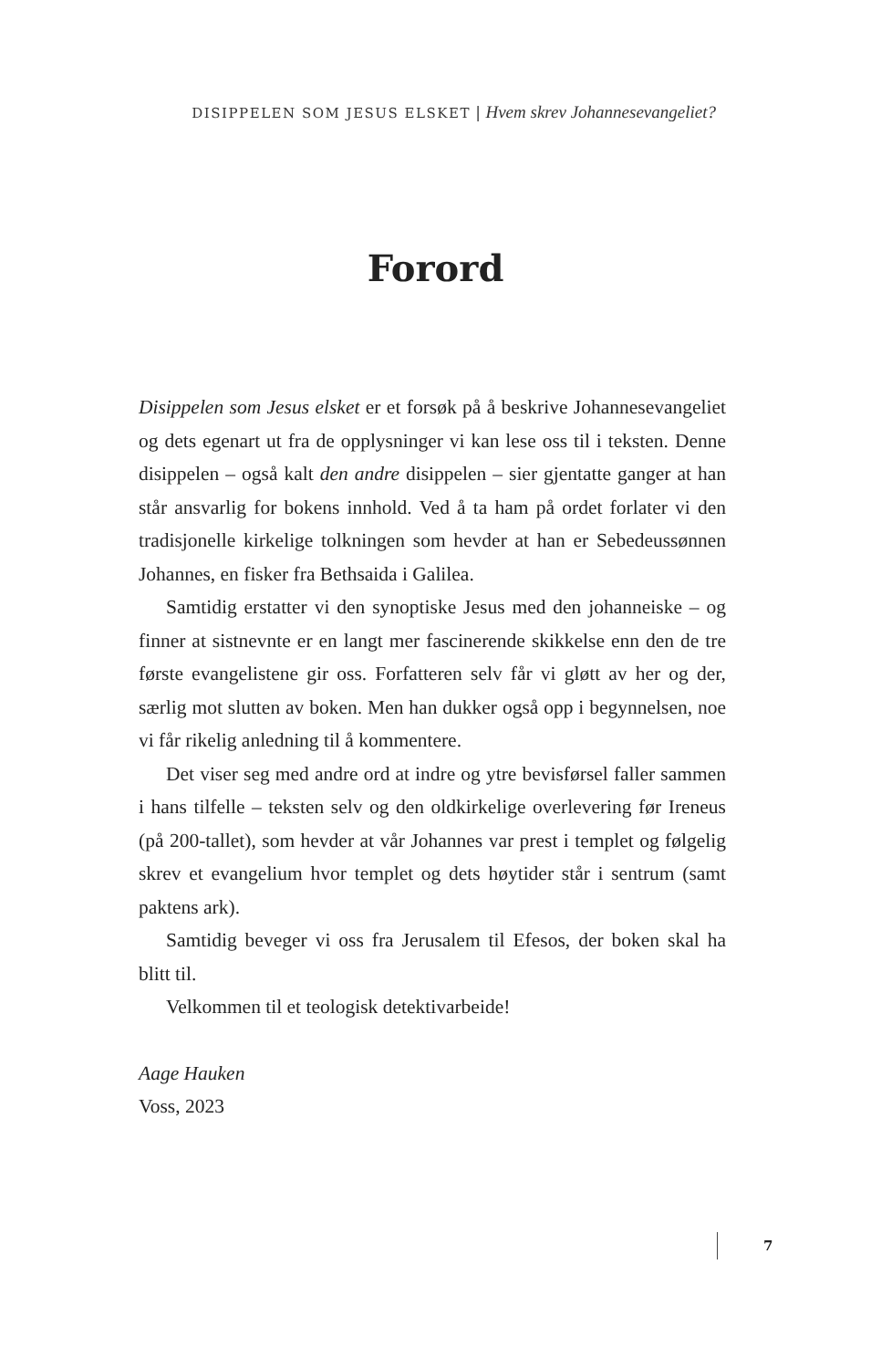DISIPPELEN SOM JESUS ELSKET | Hvem skrev Johannesevangeliet?
Forord
Disippelen som Jesus elsket er et forsøk på å beskrive Johannes­evangeliet og dets egenart ut fra de opplysninger vi kan lese oss til i teksten. Denne disippelen – også kalt den andre disip­pelen – sier gjentatte ganger at han står ansvarlig for bokens innhold. Ved å ta ham på ordet forlater vi den tradisjonelle kirkelige tolkningen som hevder at han er Sebedeussønnen Johannes, en fisker fra Bethsaida i Galilea.
Samtidig erstatter vi den synoptiske Jesus med den johan­neiske – og finner at sistnevnte er en langt mer fascinerende skikkelse enn den de tre første evangelistene gir oss. For­fatteren selv får vi gløtt av her og der, særlig mot slutten av boken. Men han dukker også opp i begynnelsen, noe vi får rikelig anledning til å kommentere.
Det viser seg med andre ord at indre og ytre bevisførsel faller sammen i hans tilfelle – teksten selv og den oldkirkelige over­levering før Ireneus (på 200-tallet), som hevder at vår Johannes var prest i templet og følgelig skrev et evangelium hvor templet og dets høytider står i sentrum (samt paktens ark).
Samtidig beveger vi oss fra Jerusalem til Efesos, der boken skal ha blitt til.
Velkommen til et teologisk detektivarbeide!
Aage Hauken
Voss, 2023
7